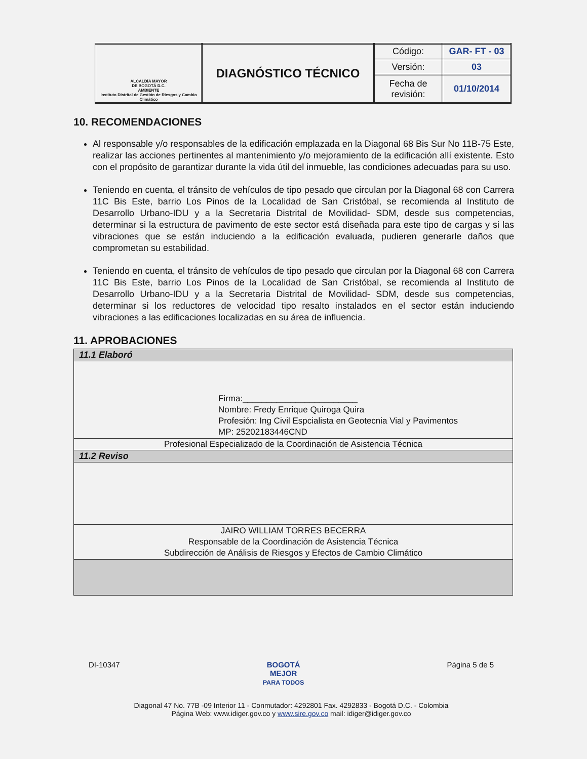| ALCALDÍA MAYOR DE BOGOTÁ D.C. AMBIENTE Instituto Distrital de Gestión de Riesgos y Cambio Climático | DIAGNÓSTICO TÉCNICO | Código: | GAR- FT - 03 |
| | | Versión: | 03 |
| | | Fecha de revisión: | 01/10/2014 |
10. RECOMENDACIONES
Al responsable y/o responsables de la edificación emplazada en la Diagonal 68 Bis Sur No 11B-75 Este, realizar las acciones pertinentes al mantenimiento y/o mejoramiento de la edificación allí existente. Esto con el propósito de garantizar durante la vida útil del inmueble, las condiciones adecuadas para su uso.
Teniendo en cuenta, el tránsito de vehículos de tipo pesado que circulan por la Diagonal 68 con Carrera 11C Bis Este, barrio Los Pinos de la Localidad de San Cristóbal, se recomienda al Instituto de Desarrollo Urbano-IDU y a la Secretaria Distrital de Movilidad- SDM, desde sus competencias, determinar si la estructura de pavimento de este sector está diseñada para este tipo de cargas y si las vibraciones que se están induciendo a la edificación evaluada, pudieren generarle daños que comprometan su estabilidad.
Teniendo en cuenta, el tránsito de vehículos de tipo pesado que circulan por la Diagonal 68 con Carrera 11C Bis Este, barrio Los Pinos de la Localidad de San Cristóbal, se recomienda al Instituto de Desarrollo Urbano-IDU y a la Secretaria Distrital de Movilidad- SDM, desde sus competencias, determinar si los reductores de velocidad tipo resalto instalados en el sector están induciendo vibraciones a las edificaciones localizadas en su área de influencia.
11. APROBACIONES
| 11.1 Elaboró |
| Firma:________________________ Nombre: Fredy Enrique Quiroga Quira Profesión: Ing Civil Espcialista en Geotecnia Vial y Pavimentos MP: 25202183446CND |
| Profesional Especializado de la Coordinación de Asistencia Técnica |
| 11.2 Reviso |
| JAIRO WILLIAM TORRES BECERRA Responsable de la Coordinación de Asistencia Técnica Subdirección de Análisis de Riesgos y Efectos de Cambio Climático |
DI-10347 BOGOTÁ
MEJOR
PARA TODOS Página 5 de 5
Diagonal 47 No. 77B -09 Interior 11 - Conmutador: 4292801 Fax. 4292833 - Bogotá D.C. - Colombia
Página Web: www.idiger.gov.co y www.sire.gov.co mail: idiger@idiger.gov.co